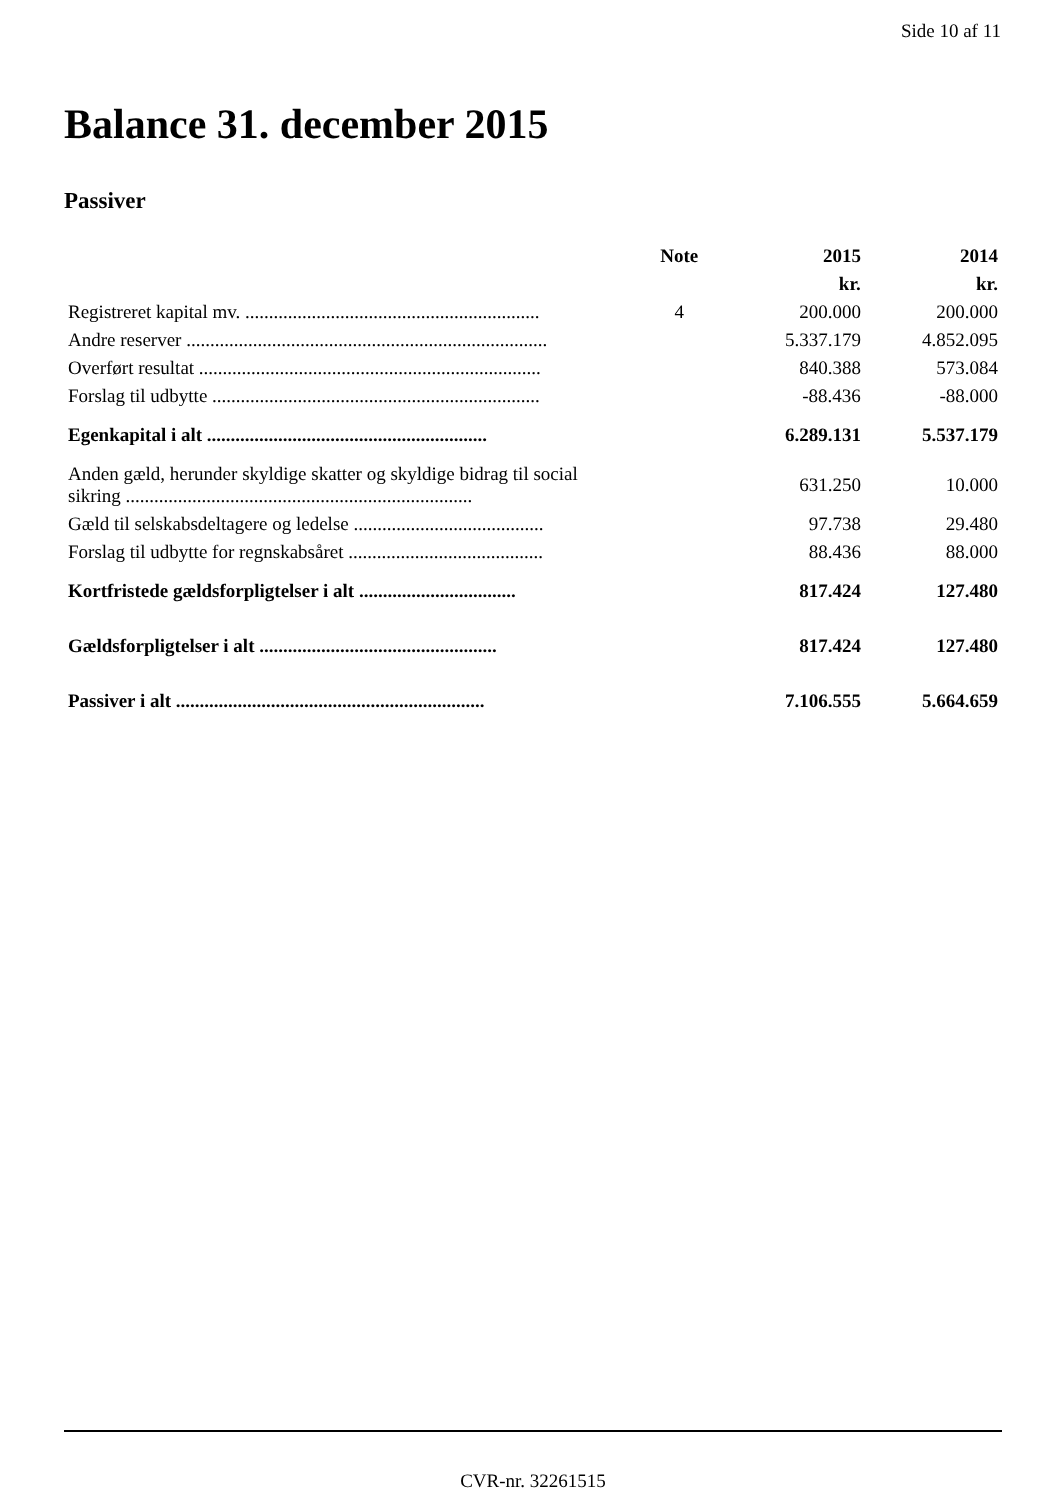Side 10 af 11
Balance 31. december 2015
Passiver
| | Note | 2015 | 2014 |
| --- | --- | --- | --- |
| | | kr. | kr. |
| Registreret kapital mv. .............................................................. | 4 | 200.000 | 200.000 |
| Andre reserver ............................................................................ | | 5.337.179 | 4.852.095 |
| Overført resultat ........................................................................ | | 840.388 | 573.084 |
| Forslag til udbytte ..................................................................... | | -88.436 | -88.000 |
| Egenkapital i alt ........................................................... | | 6.289.131 | 5.537.179 |
| Anden gæld, herunder skyldige skatter og skyldige bidrag til social sikring ......................................................................... | | 631.250 | 10.000 |
| Gæld til selskabsdeltagere og ledelse ........................................ | | 97.738 | 29.480 |
| Forslag til udbytte for regnskabsåret ......................................... | | 88.436 | 88.000 |
| Kortfristede gældsforpligtelser i alt ................................. | | 817.424 | 127.480 |
| Gældsforpligtelser i alt .................................................. | | 817.424 | 127.480 |
| Passiver i alt ................................................................. | | 7.106.555 | 5.664.659 |
CVR-nr. 32261515